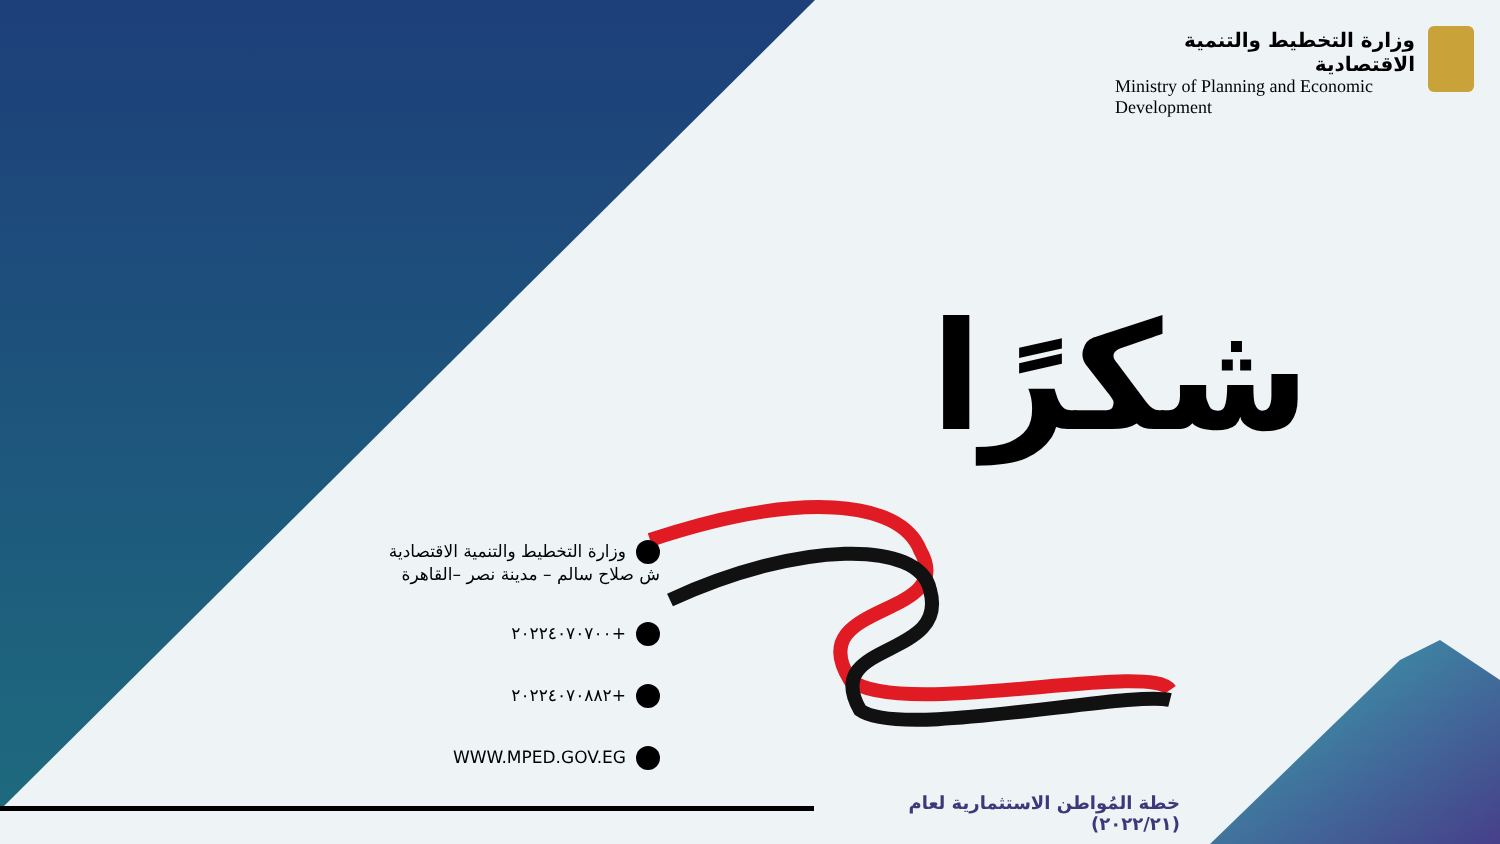وزارة التخطيط والتنمية الاقتصادية
Ministry of Planning and Economic Development
شكرًا
وزارة التخطيط والتنمية الاقتصادية
ش صلاح سالم – مدينة نصر –القاهرة
+٢٠٢٢٤٠٧٠٧٠٠
+٢٠٢٢٤٠٧٠٨٨٢
WWW.MPED.GOV.EG
خطة المُواطن الاستثمارية لعام (٢٠٢٢/٢١)